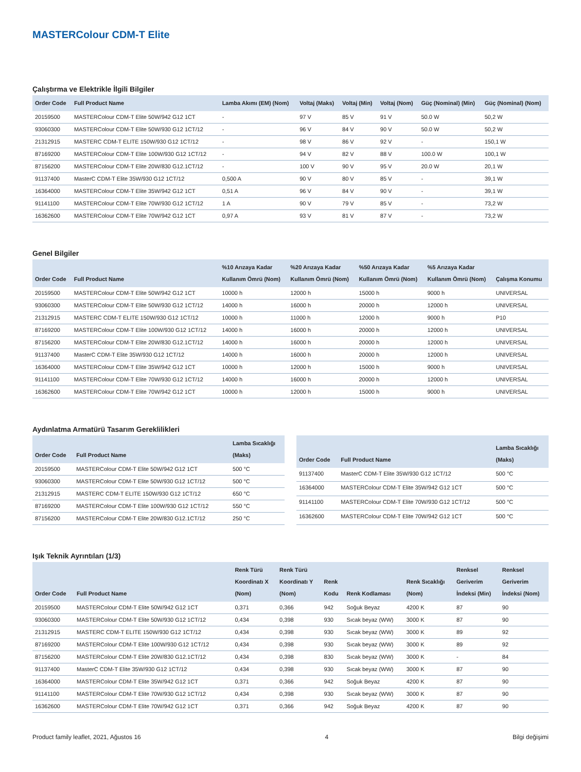MASTERColour CDM-T Elite
Çalıştırma ve Elektrikle İlgili Bilgiler
| Order Code | Full Product Name | Lamba Akımı (EM) (Nom) | Voltaj (Maks) | Voltaj (Min) | Voltaj (Nom) | Güç (Nominal) (Min) | Güç (Nominal) (Nom) |
| --- | --- | --- | --- | --- | --- | --- | --- |
| 20159500 | MASTERColour CDM-T Elite 50W/942 G12 1CT | - | 97 V | 85 V | 91 V | 50.0 W | 50,2 W |
| 93060300 | MASTERColour CDM-T Elite 50W/930 G12 1CT/12 | - | 96 V | 84 V | 90 V | 50.0 W | 50,2 W |
| 21312915 | MASTERC CDM-T ELITE 150W/930 G12 1CT/12 | - | 98 V | 86 V | 92 V | - | 150,1 W |
| 87169200 | MASTERColour CDM-T Elite 100W/930 G12 1CT/12 | - | 94 V | 82 V | 88 V | 100.0 W | 100,1 W |
| 87156200 | MASTERColour CDM-T Elite 20W/830 G12.1CT/12 | - | 100 V | 90 V | 95 V | 20.0 W | 20,1 W |
| 91137400 | MasterC CDM-T Elite 35W/930 G12 1CT/12 | 0,500 A | 90 V | 80 V | 85 V | - | 39,1 W |
| 16364000 | MASTERColour CDM-T Elite 35W/942 G12 1CT | 0,51 A | 96 V | 84 V | 90 V | - | 39,1 W |
| 91141100 | MASTERColour CDM-T Elite 70W/930 G12 1CT/12 | 1 A | 90 V | 79 V | 85 V | - | 73,2 W |
| 16362600 | MASTERColour CDM-T Elite 70W/942 G12 1CT | 0,97 A | 93 V | 81 V | 87 V | - | 73,2 W |
Genel Bilgiler
| Order Code | Full Product Name | %10 Arızaya Kadar Kullanım Ömrü (Nom) | %20 Arızaya Kadar Kullanım Ömrü (Nom) | %50 Arızaya Kadar Kullanım Ömrü (Nom) | %5 Arızaya Kadar Kullanım Ömrü (Nom) | Çalışma Konumu |
| --- | --- | --- | --- | --- | --- | --- |
| 20159500 | MASTERColour CDM-T Elite 50W/942 G12 1CT | 10000 h | 12000 h | 15000 h | 9000 h | UNIVERSAL |
| 93060300 | MASTERColour CDM-T Elite 50W/930 G12 1CT/12 | 14000 h | 16000 h | 20000 h | 12000 h | UNIVERSAL |
| 21312915 | MASTERC CDM-T ELITE 150W/930 G12 1CT/12 | 10000 h | 11000 h | 12000 h | 9000 h | P10 |
| 87169200 | MASTERColour CDM-T Elite 100W/930 G12 1CT/12 | 14000 h | 16000 h | 20000 h | 12000 h | UNIVERSAL |
| 87156200 | MASTERColour CDM-T Elite 20W/830 G12.1CT/12 | 14000 h | 16000 h | 20000 h | 12000 h | UNIVERSAL |
| 91137400 | MasterC CDM-T Elite 35W/930 G12 1CT/12 | 14000 h | 16000 h | 20000 h | 12000 h | UNIVERSAL |
| 16364000 | MASTERColour CDM-T Elite 35W/942 G12 1CT | 10000 h | 12000 h | 15000 h | 9000 h | UNIVERSAL |
| 91141100 | MASTERColour CDM-T Elite 70W/930 G12 1CT/12 | 14000 h | 16000 h | 20000 h | 12000 h | UNIVERSAL |
| 16362600 | MASTERColour CDM-T Elite 70W/942 G12 1CT | 10000 h | 12000 h | 15000 h | 9000 h | UNIVERSAL |
Aydınlatma Armatürü Tasarım Gereklilikleri
| Order Code | Full Product Name | Lamba Sıcaklığı (Maks) |
| --- | --- | --- |
| 20159500 | MASTERColour CDM-T Elite 50W/942 G12 1CT | 500 °C |
| 93060300 | MASTERColour CDM-T Elite 50W/930 G12 1CT/12 | 500 °C |
| 21312915 | MASTERC CDM-T ELITE 150W/930 G12 1CT/12 | 650 °C |
| 87169200 | MASTERColour CDM-T Elite 100W/930 G12 1CT/12 | 550 °C |
| 87156200 | MASTERColour CDM-T Elite 20W/830 G12.1CT/12 | 250 °C |
| Order Code | Full Product Name | Lamba Sıcaklığı (Maks) |
| --- | --- | --- |
| 91137400 | MasterC CDM-T Elite 35W/930 G12 1CT/12 | 500 °C |
| 16364000 | MASTERColour CDM-T Elite 35W/942 G12 1CT | 500 °C |
| 91141100 | MASTERColour CDM-T Elite 70W/930 G12 1CT/12 | 500 °C |
| 16362600 | MASTERColour CDM-T Elite 70W/942 G12 1CT | 500 °C |
Işık Teknik Ayrıntıları (1/3)
| Order Code | Full Product Name | Renk Türü Koordinatı X (Nom) | Renk Türü Koordinatı Y (Nom) | Renk Kodu | Renk Kodlaması | Renk Sıcaklığı (Nom) | Renksel Geriverim İndeksi (Min) | Renksel Geriverim İndeksi (Nom) |
| --- | --- | --- | --- | --- | --- | --- | --- | --- |
| 20159500 | MASTERColour CDM-T Elite 50W/942 G12 1CT | 0,371 | 0,366 | 942 | Soğuk Beyaz | 4200 K | 87 | 90 |
| 93060300 | MASTERColour CDM-T Elite 50W/930 G12 1CT/12 | 0,434 | 0,398 | 930 | Sıcak beyaz (WW) | 3000 K | 87 | 90 |
| 21312915 | MASTERC CDM-T ELITE 150W/930 G12 1CT/12 | 0,434 | 0,398 | 930 | Sıcak beyaz (WW) | 3000 K | 89 | 92 |
| 87169200 | MASTERColour CDM-T Elite 100W/930 G12 1CT/12 | 0,434 | 0,398 | 930 | Sıcak beyaz (WW) | 3000 K | 89 | 92 |
| 87156200 | MASTERColour CDM-T Elite 20W/830 G12.1CT/12 | 0,434 | 0,398 | 830 | Sıcak beyaz (WW) | 3000 K | - | 84 |
| 91137400 | MasterC CDM-T Elite 35W/930 G12 1CT/12 | 0,434 | 0,398 | 930 | Sıcak beyaz (WW) | 3000 K | 87 | 90 |
| 16364000 | MASTERColour CDM-T Elite 35W/942 G12 1CT | 0,371 | 0,366 | 942 | Soğuk Beyaz | 4200 K | 87 | 90 |
| 91141100 | MASTERColour CDM-T Elite 70W/930 G12 1CT/12 | 0,434 | 0,398 | 930 | Sıcak beyaz (WW) | 3000 K | 87 | 90 |
| 16362600 | MASTERColour CDM-T Elite 70W/942 G12 1CT | 0,371 | 0,366 | 942 | Soğuk Beyaz | 4200 K | 87 | 90 |
Product family leaflet, 2021, Ağustos 16 4 Bilgi değişimi